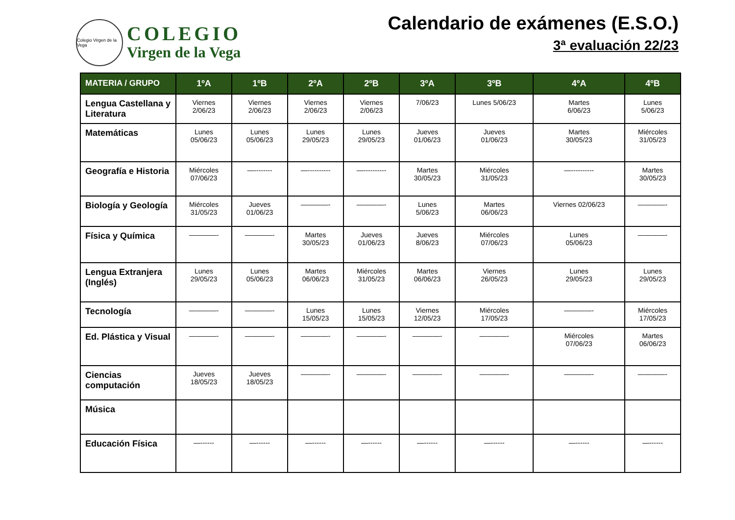Colegio Virgen de la Vega
COLEGIO
Virgen de la Vega
Calendario de exámenes (E.S.O.)
3ª evaluación 22/23
| MATERIA / GRUPO | 1ºA | 1ºB | 2ºA | 2ºB | 3ºA | 3ºB | 4ºA | 4ºB |
| --- | --- | --- | --- | --- | --- | --- | --- | --- |
| Lengua Castellana y Literatura | Viernes 2/06/23 | Viernes 2/06/23 | Viernes 2/06/23 | Viernes 2/06/23 | 7/06/23 | Lunes 5/06/23 | Martes 6/06/23 | Lunes 5/06/23 |
| Matemáticas | Lunes 05/06/23 | Lunes 05/06/23 | Lunes 29/05/23 | Lunes 29/05/23 | Jueves 01/06/23 | Jueves 01/06/23 | Martes 30/05/23 | Miércoles 31/05/23 |
| Geografía e Historia | Miércoles 07/06/23 | —-------- | —---------- | —---------- | Martes 30/05/23 | Miércoles 31/05/23 | —---------- | Martes 30/05/23 |
| Biología y Geología | Miércoles 31/05/23 | Jueves 01/06/23 | ————- | ————- | Lunes 5/06/23 | Martes 06/06/23 | Viernes 02/06/23 | ————- |
| Física y Química | ————- | ————- | Martes 30/05/23 | Jueves 01/06/23 | Jueves 8/06/23 | Miércoles 07/06/23 | Lunes 05/06/23 | ————- |
| Lengua Extranjera (Inglés) | Lunes 29/05/23 | Lunes 05/06/23 | Martes 06/06/23 | Miércoles 31/05/23 | Martes 06/06/23 | Viernes 26/05/23 | Lunes 29/05/23 | Lunes 29/05/23 |
| Tecnología | ————- | ————- | Lunes 15/05/23 | Lunes 15/05/23 | Viernes 12/05/23 | Miércoles 17/05/23 | ————- | Miércoles 17/05/23 |
| Ed. Plástica y Visual | ————- | ————- | ————- | ————- | ————- | ————- | Miércoles 07/06/23 | Martes 06/06/23 |
| Ciencias computación | Jueves 18/05/23 | Jueves 18/05/23 | ————- | ————- | ————- | ————- | ————- | ————- |
| Música | | | | | | | | |
| Educación Física | —------ | —------ | —------ | —------ | —------ | —------ | —------ | —------ |